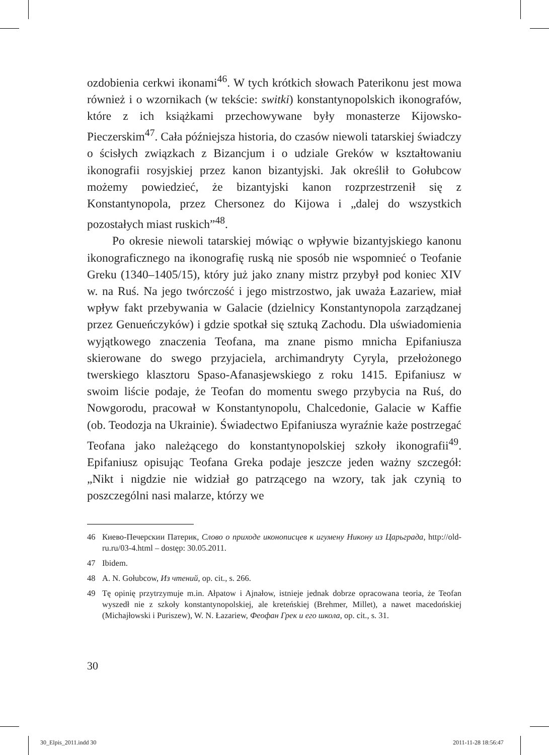ozdobienia cerkwi ikonami<sup>46</sup>. W tych krótkich słowach Paterikonu jest mowa również i o wzornikach (w tekście: switki) konstantynopolskich ikonografów, które z ich książkami przechowywane były monasterze Kijowsko-Pieczerskim<sup>47</sup>. Cała późniejsza historia, do czasów niewoli tatarskiej świadczy o ścisłych związkach z Bizancjum i o udziale Greków w kształtowaniu ikonografii rosyjskiej przez kanon bizantyjski. Jak określił to Gołubcow możemy powiedzieć, że bizantyjski kanon rozprzestrzenił się z Konstantynopola, przez Chersonez do Kijowa i „dalej do wszystkich pozostałych miast ruskich”<sup>48</sup>.
Po okresie niewoli tatarskiej mówiąc o wpływie bizantyjskiego kanonu ikonograficznego na ikonografię ruską nie sposób nie wspomnieć o Teofanie Greku (1340–1405/15), który już jako znany mistrz przybył pod koniec XIV w. na Ruś. Na jego twórczość i jego mistrzostwo, jak uważa Łazariew, miał wpływ fakt przebywania w Galacie (dzielnicy Konstantynopola zarządzanej przez Genueńczyków) i gdzie spotkał się sztuką Zachodu. Dla uświadomienia wyjątkowego znaczenia Teofana, ma znane pismo mnicha Epifaniusza skierowane do swego przyjaciela, archimandryty Cyryla, przełożonego twerskiego klasztoru Spaso-Afanasjewskiego z roku 1415. Epifaniusz w swoim liście podaje, że Teofan do momentu swego przybycia na Ruś, do Nowgorodu, pracował w Konstantynopolu, Chalcedonie, Galacie w Kaffie (ob. Teodozja na Ukrainie). Świadectwo Epifaniusza wyraźnie każe postrzegać Teofana jako należącego do konstantynopolskiej szkoły ikonografii<sup>49</sup>. Epifaniusz opisując Teofana Greka podaje jeszcze jeden ważny szczegół: „Nikt i nigdzie nie widział go patrzącego na wzory, tak jak czynią to poszczególni nasi malarze, którzy we
46 Киево-Печерскии Патерик, Слово о приходе иконописцев к игумену Никону из Царьграда, http://old-ru.ru/03-4.html – dostęp: 30.05.2011.
47 Ibidem.
48 A. N. Gołubcow, Из чтений, op. cit., s. 266.
49 Tę opinię przytrzymuje m.in. Ałpatow i Ajnałow, istnieje jednak dobrze opracowana teoria, że Teofan wyszedł nie z szkoły konstantynopolskiej, ale kreteńskiej (Brehmer, Millet), a nawet macedońskiej (Michajłowski i Puriszew), W. N. Łazariew, Феофан Грек и его школа, op. cit., s. 31.
30
30_Elpis_2011.indd 30 2011-11-28 18:56:47